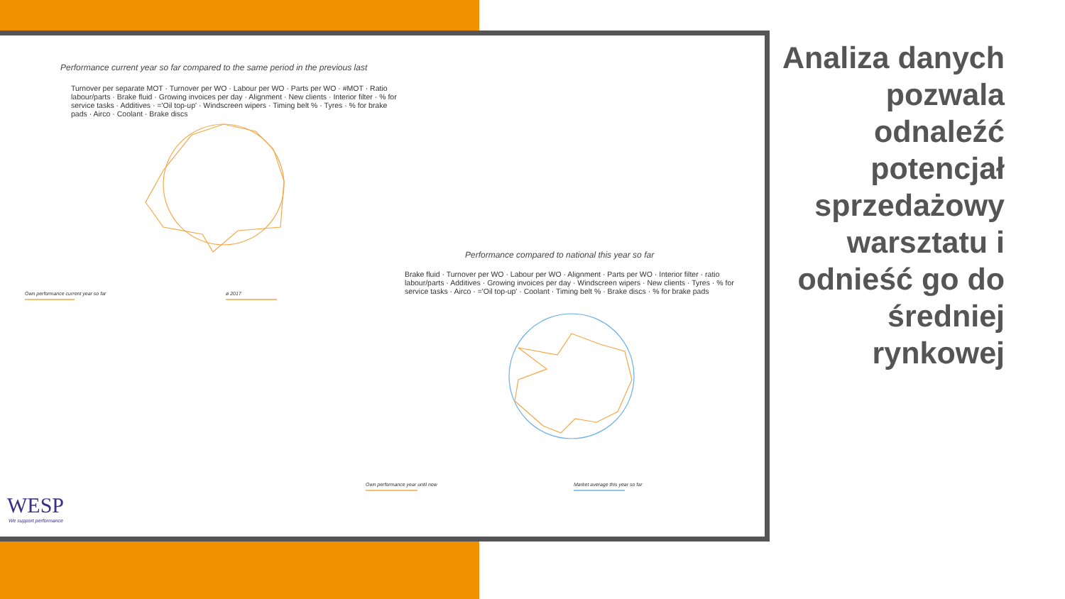Performance current year so far compared to the same period in the previous last
Turnover per separate MOT · Turnover per WO · Labour per WO · Parts per WO · #MOT · Ratio labour/parts · Brake fluid · Growing invoices per day · Alignment · New clients · Interior filter · % for service tasks · Additives · ='Oil top-up' · Windscreen wipers · Timing belt % · Tyres · % for brake pads · Airco · Coolant · Brake discs
Own performance current year so far
ø 2017
Performance compared to national this year so far
Brake fluid · Turnover per WO · Labour per WO · Alignment · Parts per WO · Interior filter · ratio labour/parts · Additives · Growing invoices per day · Windscreen wipers · New clients · Tyres · % for service tasks · Airco · ='Oil top-up' · Coolant · Timing belt % · Brake discs · % for brake pads
Own performance year until now
Market average this year so far
WESP
We support performance
Analiza danych pozwala odnaleźć potencjał sprzedażowy warsztatu i odnieść go do średniej rynkowej